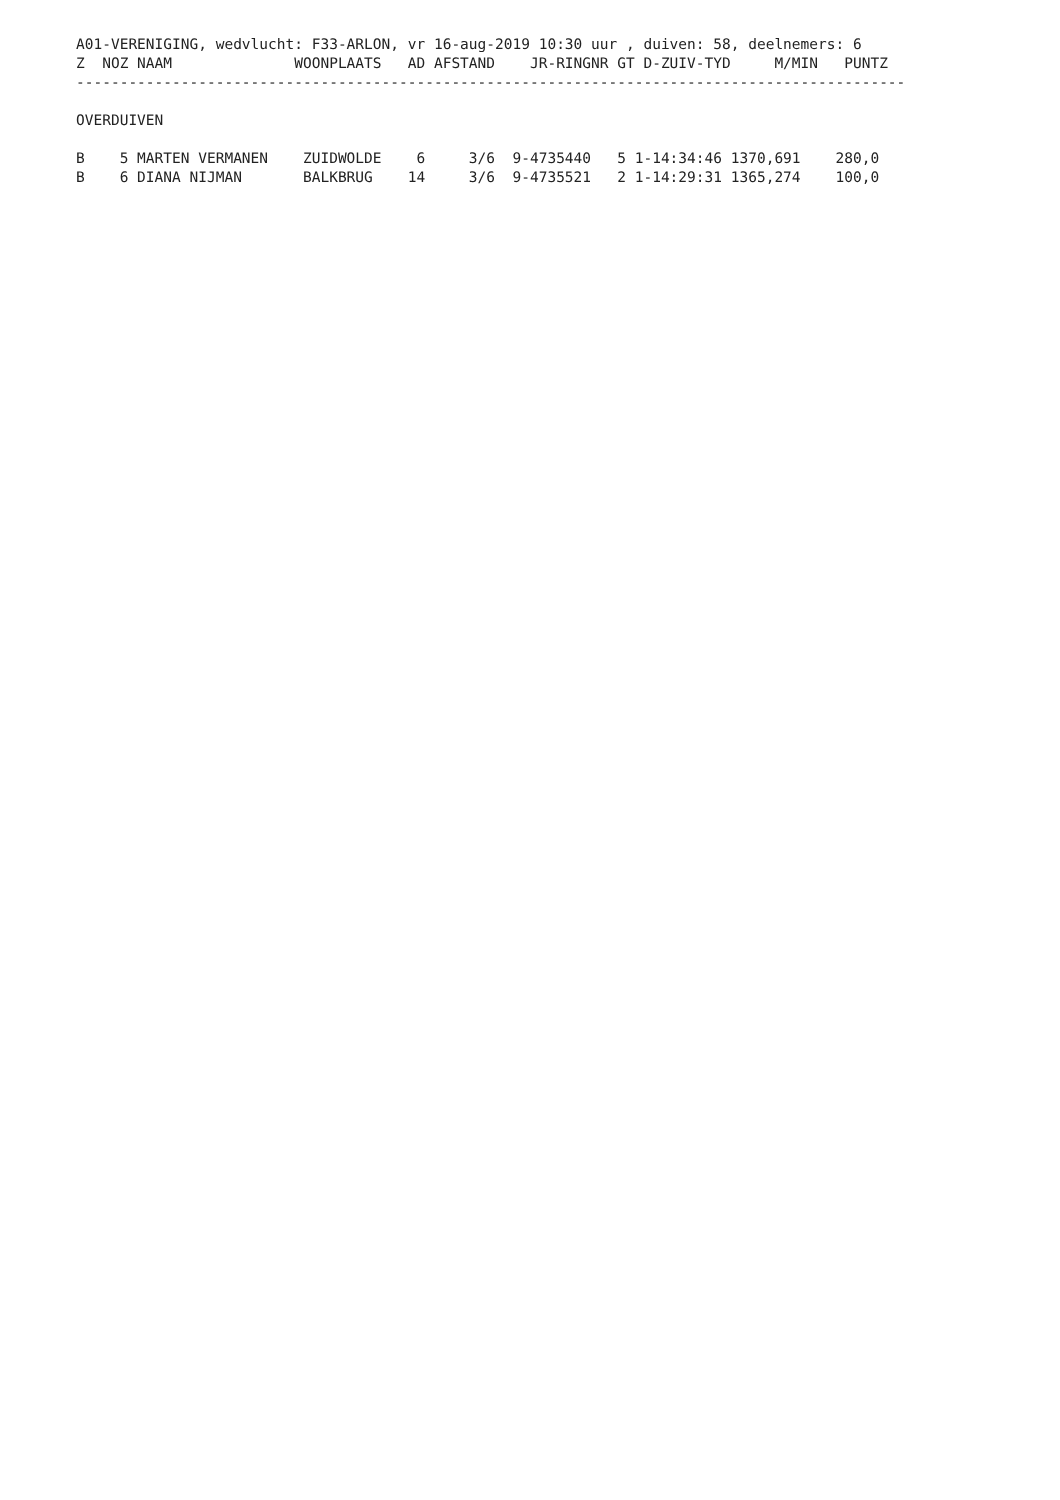A01-VERENIGING, wedvlucht: F33-ARLON, vr 16-aug-2019 10:30 uur , duiven: 58, deelnemers: 6
Z  NOZ NAAM              WOONPLAATS   AD AFSTAND    JR-RINGNR GT D-ZUIV-TYD     M/MIN   PUNTZ
-----------------------------------------------------------------------------------------------

OVERDUIVEN

B    5 MARTEN VERMANEN    ZUIDWOLDE    6     3/6  9-4735440   5 1-14:34:46 1370,691    280,0
B    6 DIANA NIJMAN       BALKBRUG    14     3/6  9-4735521   2 1-14:29:31 1365,274    100,0